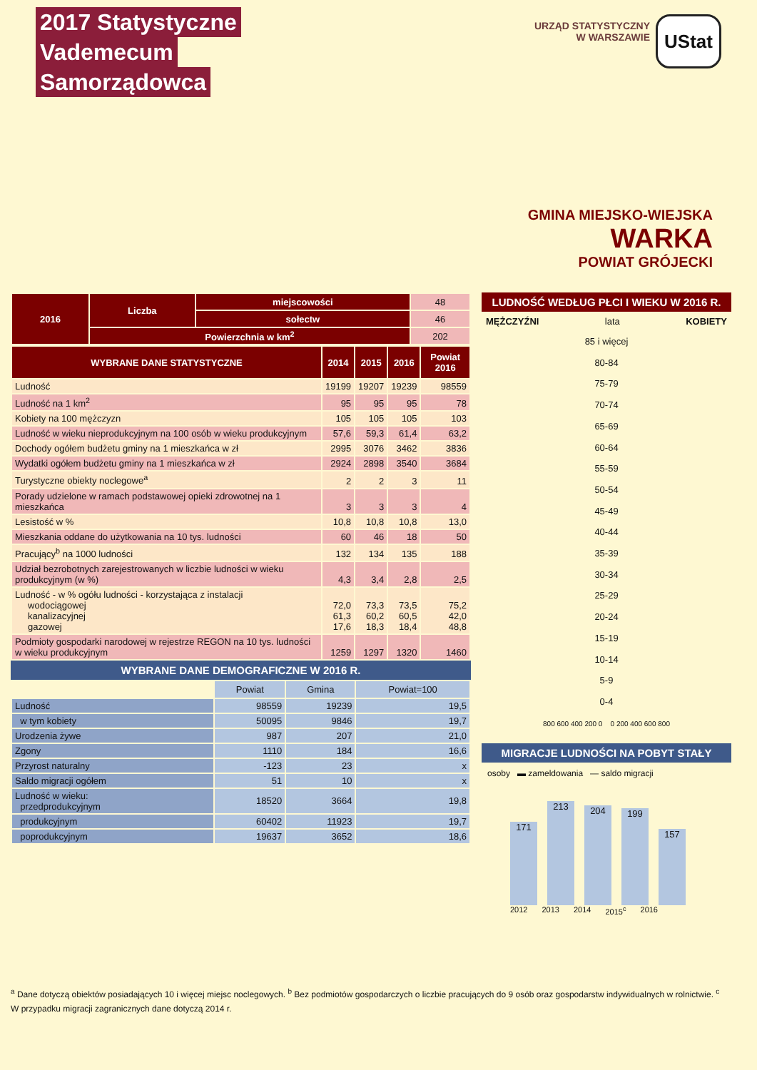2017 Statystyczne
Vademecum
Samorządowca
URZĄD STATYSTYCZNY
W WARSZAWIE
UStat
GMINA MIEJSKO-WIEJSKA
WARKA
POWIAT GRÓJECKI
| 2016 | Liczba | miejscowości | 48 |
| | | sołectw | 46 |
| | Powierzchnia w km<sup>2</sup> | | 202 |
| WYBRANE DANE STATYSTYCZNE | 2014 | 2015 | 2016 | Powiat 2016 |
| --- | --- | --- | --- | --- |
| Ludność | 19199 | 19207 | 19239 | 98559 |
| Ludność na 1 km<sup>2</sup> | 95 | 95 | 95 | 78 |
| Kobiety na 100 mężczyzn | 105 | 105 | 105 | 103 |
| Ludność w wieku nieprodukcyjnym na 100 osób w wieku produkcyjnym | 57,6 | 59,3 | 61,4 | 63,2 |
| Dochody ogółem budżetu gminy na 1 mieszkańca w zł | 2995 | 3076 | 3462 | 3836 |
| Wydatki ogółem budżetu gminy na 1 mieszkańca w zł | 2924 | 2898 | 3540 | 3684 |
| Turystyczne obiekty noclegowe<sup>a</sup> | 2 | 2 | 3 | 11 |
| Porady udzielone w ramach podstawowej opieki zdrowotnej na 1 mieszkańca | 3 | 3 | 3 | 4 |
| Lesistość w % | 10,8 | 10,8 | 10,8 | 13,0 |
| Mieszkania oddane do użytkowania na 10 tys. ludności | 60 | 46 | 18 | 50 |
| Pracujący<sup>b</sup> na 1000 ludności | 132 | 134 | 135 | 188 |
| Udział bezrobotnych zarejestrowanych w liczbie ludności w wieku produkcyjnym (w %) | 4,3 | 3,4 | 2,8 | 2,5 |
| Ludność - w % ogółu ludności - korzystająca z instalacji wodociągowej kanalizacyjnej gazowej | 72,0 61,3 17,6 | 73,3 60,2 18,3 | 73,5 60,5 18,4 | 75,2 42,0 48,8 |
| Podmioty gospodarki narodowej w rejestrze REGON na 10 tys. ludności w wieku produkcyjnym | 1259 | 1297 | 1320 | 1460 |
WYBRANE DANE DEMOGRAFICZNE W 2016 R.
| | Powiat | Gmina | Powiat=100 |
| --- | --- | --- | --- |
| Ludność | 98559 | 19239 | 19,5 |
| w tym kobiety | 50095 | 9846 | 19,7 |
| Urodzenia żywe | 987 | 207 | 21,0 |
| Zgony | 1110 | 184 | 16,6 |
| Przyrost naturalny | -123 | 23 | x |
| Saldo migracji ogółem | 51 | 10 | x |
| Ludność w wieku: przedprodukcyjnym | 18520 | 3664 | 19,8 |
| produkcyjnym | 60402 | 11923 | 19,7 |
| poprodukcyjnym | 19637 | 3652 | 18,6 |
LUDNOŚĆ WEDŁUG PŁCI I WIEKU W 2016 R.
MĘŻCZYŹNI lata KOBIETY
85 i więcej
80-84
75-79
70-74
65-69
60-64
55-59
50-54
45-49
40-44
35-39
30-34
25-29
20-24
15-19
10-14
5-9
0-4
800 600 400 200 0 0 200 400 600 800
MIGRACJE LUDNOŚCI NA POBYT STAŁY
osoby ▬ zameldowania — saldo migracji
171
213
204
199
157
2012 2013 2014 2015<sup>c</sup> 2016
<sup>a</sup> Dane dotyczą obiektów posiadających 10 i więcej miejsc noclegowych. <sup>b</sup> Bez podmiotów gospodarczych o liczbie pracujących do 9 osób oraz gospodarstw indywidualnych w rolnictwie. <sup>c</sup> W przypadku migracji zagranicznych dane dotyczą 2014 r.